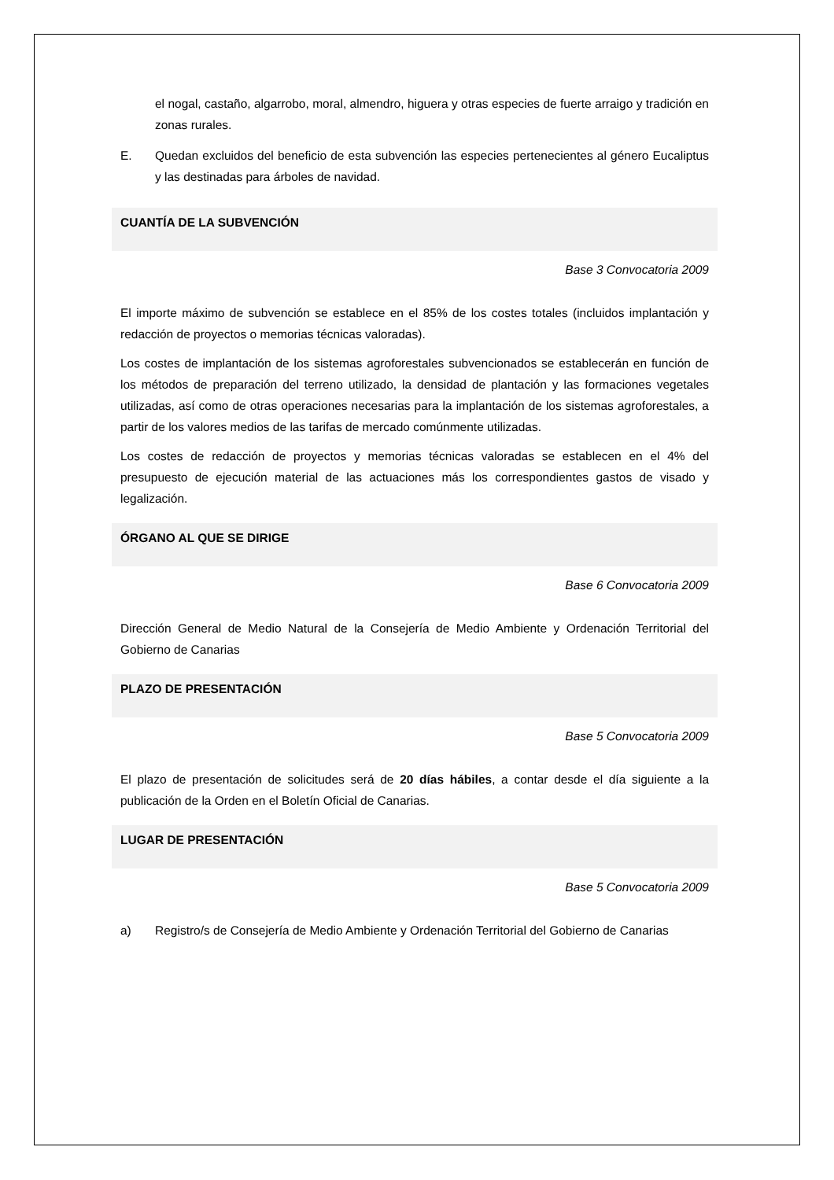el nogal, castaño, algarrobo, moral, almendro, higuera y otras especies de fuerte arraigo y tradición en zonas rurales.
E. Quedan excluidos del beneficio de esta subvención las especies pertenecientes al género Eucaliptus y las destinadas para árboles de navidad.
CUANTÍA DE LA SUBVENCIÓN
Base 3 Convocatoria 2009
El importe máximo de subvención se establece en el 85% de los costes totales (incluidos implantación y redacción de proyectos o memorias técnicas valoradas).
Los costes de implantación de los sistemas agroforestales subvencionados se establecerán en función de los métodos de preparación del terreno utilizado, la densidad de plantación y las formaciones vegetales utilizadas, así como de otras operaciones necesarias para la implantación de los sistemas agroforestales, a partir de los valores medios de las tarifas de mercado comúnmente utilizadas.
Los costes de redacción de proyectos y memorias técnicas valoradas se establecen en el 4% del presupuesto de ejecución material de las actuaciones más los correspondientes gastos de visado y legalización.
ÓRGANO AL QUE SE DIRIGE
Base 6 Convocatoria 2009
Dirección General de Medio Natural de la Consejería de Medio Ambiente y Ordenación Territorial del Gobierno de Canarias
PLAZO DE PRESENTACIÓN
Base 5 Convocatoria 2009
El plazo de presentación de solicitudes será de 20 días hábiles, a contar desde el día siguiente a la publicación de la Orden en el Boletín Oficial de Canarias.
LUGAR DE PRESENTACIÓN
Base 5 Convocatoria 2009
a) Registro/s de Consejería de Medio Ambiente y Ordenación Territorial del Gobierno de Canarias